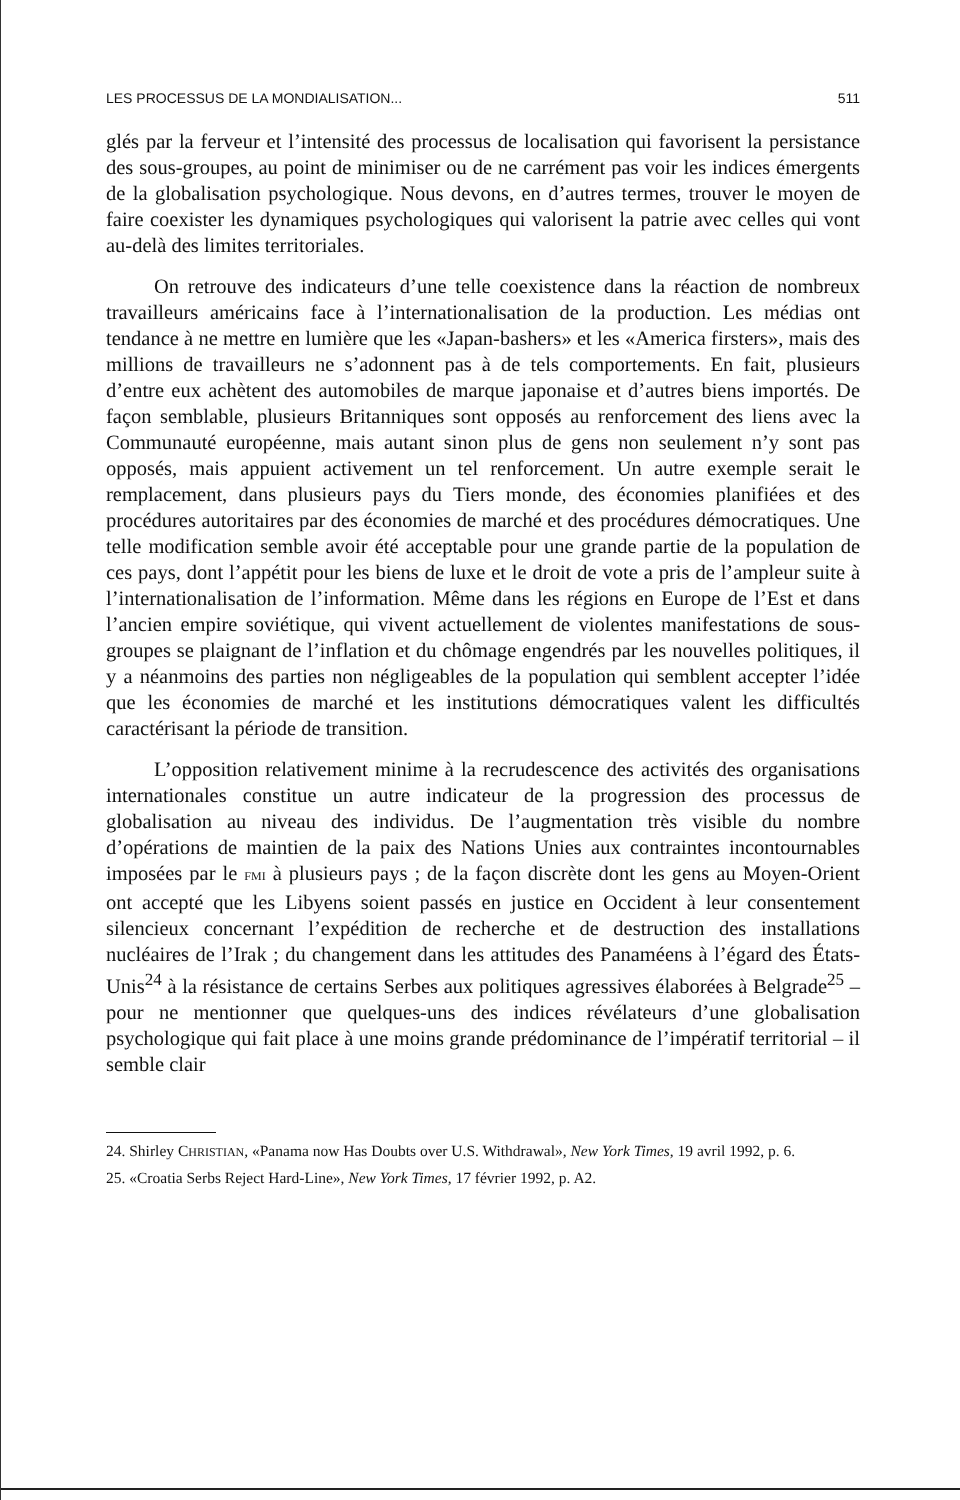LES PROCESSUS DE LA MONDIALISATION... 511
glés par la ferveur et l’intensité des processus de localisation qui favorisent la persistance des sous-groupes, au point de minimiser ou de ne carrément pas voir les indices émergents de la globalisation psychologique. Nous devons, en d’autres termes, trouver le moyen de faire coexister les dynamiques psychologiques qui valorisent la patrie avec celles qui vont au-delà des limites territoriales.
On retrouve des indicateurs d’une telle coexistence dans la réaction de nombreux travailleurs américains face à l’internationalisation de la production. Les médias ont tendance à ne mettre en lumière que les «Japan-bashers» et les «America firsters», mais des millions de travailleurs ne s’adonnent pas à de tels comportements. En fait, plusieurs d’entre eux achètent des automobiles de marque japonaise et d’autres biens importés. De façon semblable, plusieurs Britanniques sont opposés au renforcement des liens avec la Communauté européenne, mais autant sinon plus de gens non seulement n’y sont pas opposés, mais appuient activement un tel renforcement. Un autre exemple serait le remplacement, dans plusieurs pays du Tiers monde, des économies planifiées et des procédures autoritaires par des économies de marché et des procédures démocratiques. Une telle modification semble avoir été acceptable pour une grande partie de la population de ces pays, dont l’appétit pour les biens de luxe et le droit de vote a pris de l’ampleur suite à l’internationalisation de l’information. Même dans les régions en Europe de l’Est et dans l’ancien empire soviétique, qui vivent actuellement de violentes manifestations de sous-groupes se plaignant de l’inflation et du chômage engendrés par les nouvelles politiques, il y a néanmoins des parties non négligeables de la population qui semblent accepter l’idée que les économies de marché et les institutions démocratiques valent les difficultés caractérisant la période de transition.
L’opposition relativement minime à la recrudescence des activités des organisations internationales constitue un autre indicateur de la progression des processus de globalisation au niveau des individus. De l’augmentation très visible du nombre d’opérations de maintien de la paix des Nations Unies aux contraintes incontournables imposées par le FMI à plusieurs pays ; de la façon discrète dont les gens au Moyen-Orient ont accepté que les Libyens soient passés en justice en Occident à leur consentement silencieux concernant l’expédition de recherche et de destruction des installations nucléaires de l’Irak ; du changement dans les attitudes des Panaméens à l’égard des États-Unis<sup>24</sup> à la résistance de certains Serbes aux politiques agressives élaborées à Belgrade<sup>25</sup> – pour ne mentionner que quelques-uns des indices révélateurs d’une globalisation psychologique qui fait place à une moins grande prédominance de l’impératif territorial – il semble clair
24. Shirley CHRISTIAN, «Panama now Has Doubts over U.S. Withdrawal», New York Times, 19 avril 1992, p. 6.
25. «Croatia Serbs Reject Hard-Line», New York Times, 17 février 1992, p. A2.